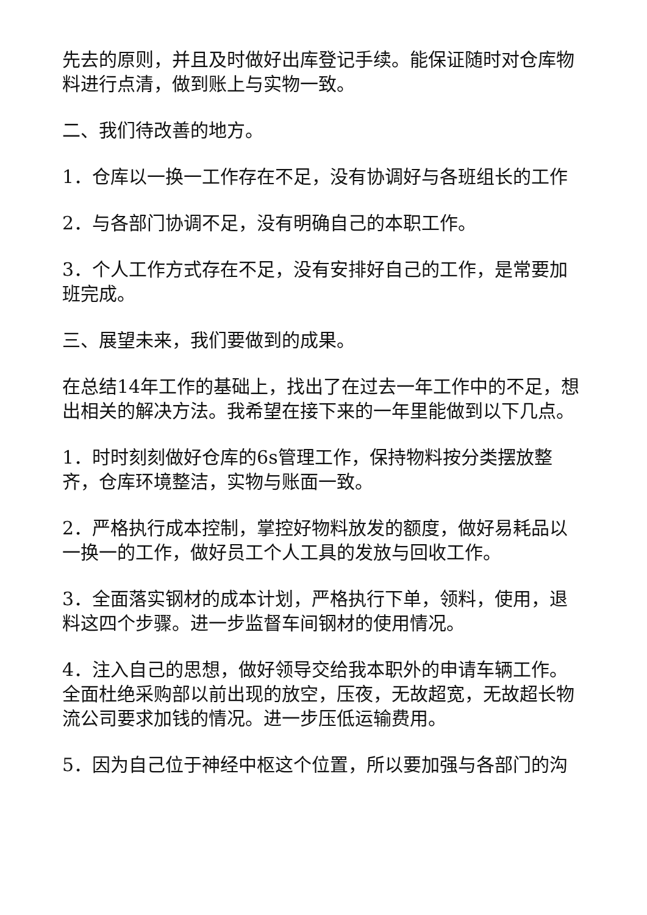先去的原则，并且及时做好出库登记手续。能保证随时对仓库物料进行点清，做到账上与实物一致。
二、我们待改善的地方。
1．仓库以一换一工作存在不足，没有协调好与各班组长的工作
2．与各部门协调不足，没有明确自己的本职工作。
3．个人工作方式存在不足，没有安排好自己的工作，是常要加班完成。
三、展望未来，我们要做到的成果。
在总结14年工作的基础上，找出了在过去一年工作中的不足，想出相关的解决方法。我希望在接下来的一年里能做到以下几点。
1．时时刻刻做好仓库的6s管理工作，保持物料按分类摆放整齐，仓库环境整洁，实物与账面一致。
2．严格执行成本控制，掌控好物料放发的额度，做好易耗品以一换一的工作，做好员工个人工具的发放与回收工作。
3．全面落实钢材的成本计划，严格执行下单，领料，使用，退料这四个步骤。进一步监督车间钢材的使用情况。
4．注入自己的思想，做好领导交给我本职外的申请车辆工作。全面杜绝采购部以前出现的放空，压夜，无故超宽，无故超长物流公司要求加钱的情况。进一步压低运输费用。
5．因为自己位于神经中枢这个位置，所以要加强与各部门的沟